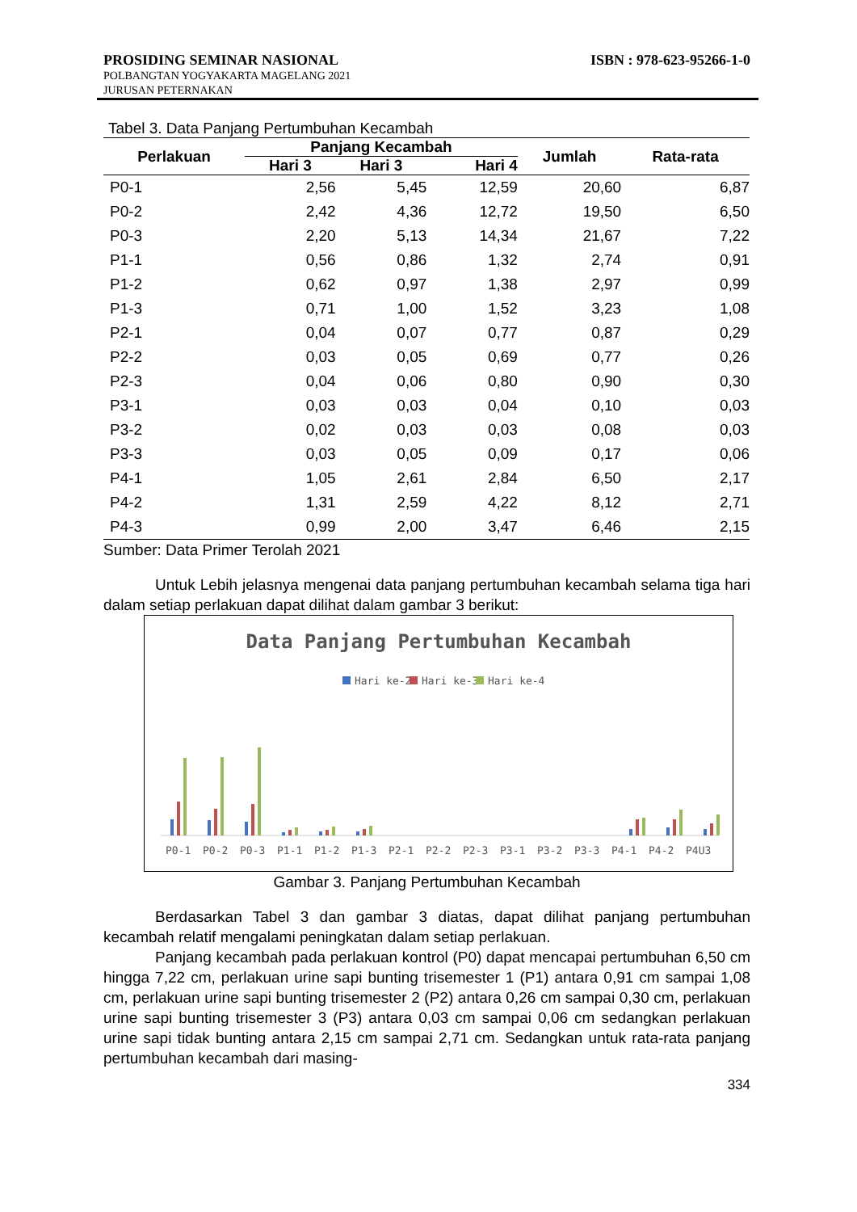PROSIDING SEMINAR NASIONAL ISBN : 978-623-95266-1-0
POLBANGTAN YOGYAKARTA MAGELANG 2021
JURUSAN PETERNAKAN
Tabel 3. Data Panjang Pertumbuhan Kecambah
| Perlakuan | Panjang Kecambah | | | Jumlah | Rata-rata |
| --- | --- | --- | --- | --- | --- |
| | Hari 3 | Hari 3 | Hari 4 | | |
| P0-1 | 2,56 | 5,45 | 12,59 | 20,60 | 6,87 |
| P0-2 | 2,42 | 4,36 | 12,72 | 19,50 | 6,50 |
| P0-3 | 2,20 | 5,13 | 14,34 | 21,67 | 7,22 |
| P1-1 | 0,56 | 0,86 | 1,32 | 2,74 | 0,91 |
| P1-2 | 0,62 | 0,97 | 1,38 | 2,97 | 0,99 |
| P1-3 | 0,71 | 1,00 | 1,52 | 3,23 | 1,08 |
| P2-1 | 0,04 | 0,07 | 0,77 | 0,87 | 0,29 |
| P2-2 | 0,03 | 0,05 | 0,69 | 0,77 | 0,26 |
| P2-3 | 0,04 | 0,06 | 0,80 | 0,90 | 0,30 |
| P3-1 | 0,03 | 0,03 | 0,04 | 0,10 | 0,03 |
| P3-2 | 0,02 | 0,03 | 0,03 | 0,08 | 0,03 |
| P3-3 | 0,03 | 0,05 | 0,09 | 0,17 | 0,06 |
| P4-1 | 1,05 | 2,61 | 2,84 | 6,50 | 2,17 |
| P4-2 | 1,31 | 2,59 | 4,22 | 8,12 | 2,71 |
| P4-3 | 0,99 | 2,00 | 3,47 | 6,46 | 2,15 |
Sumber: Data Primer Terolah 2021
Untuk Lebih jelasnya mengenai data panjang pertumbuhan kecambah selama tiga hari dalam setiap perlakuan dapat dilihat dalam gambar 3 berikut:
Data Panjang Pertumbuhan Kecambah
Hari ke-2
Hari ke-3
Hari ke-4
P0-1
P0-2
P0-3
P1-1
P1-2
P1-3
P2-1
P2-2
P2-3
P3-1
P3-2
P3-3
P4-1
P4-2
P4U3
Gambar 3. Panjang Pertumbuhan Kecambah
Berdasarkan Tabel 3 dan gambar 3 diatas, dapat dilihat panjang pertumbuhan kecambah relatif mengalami peningkatan dalam setiap perlakuan.
Panjang kecambah pada perlakuan kontrol (P0) dapat mencapai pertumbuhan 6,50 cm hingga 7,22 cm, perlakuan urine sapi bunting trisemester 1 (P1) antara 0,91 cm sampai 1,08 cm, perlakuan urine sapi bunting trisemester 2 (P2) antara 0,26 cm sampai 0,30 cm, perlakuan urine sapi bunting trisemester 3 (P3) antara 0,03 cm sampai 0,06 cm sedangkan perlakuan urine sapi tidak bunting antara 2,15 cm sampai 2,71 cm. Sedangkan untuk rata-rata panjang pertumbuhan kecambah dari masing-
334